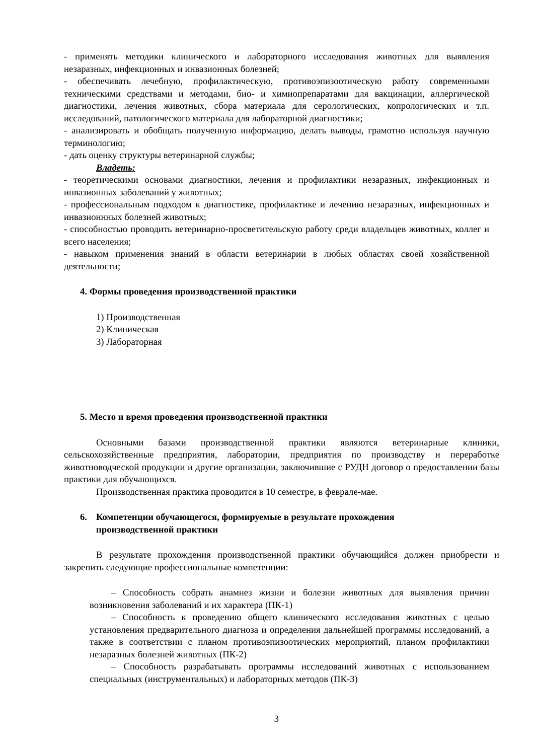- применять методики клинического и лабораторного исследования животных для выявления незаразных, инфекционных и инвазионных болезней;
- обеспечивать лечебную, профилактическую, противоэпизоотическую работу современными техническими средствами и методами, био- и химиопрепаратами для вакцинации, аллергической диагностики, лечения животных, сбора материала для серологических, копрологических и т.п. исследований, патологического материала для лабораторной диагностики;
- анализировать и обобщать полученную информацию, делать выводы, грамотно используя научную терминологию;
- дать оценку структуры ветеринарной службы;
Владеть:
- теоретическими основами диагностики, лечения и профилактики незаразных, инфекционных и инвазионных заболеваний у животных;
- профессиональным подходом к диагностике, профилактике и лечению незаразных, инфекционных и инвазионнных болезней животных;
- способностью проводить ветеринарно-просветительскую работу среди владельцев животных, коллег и всего населения;
- навыком применения знаний в области ветеринарии в любых областях своей хозяйственной деятельности;
4. Формы проведения производственной практики
1) Производственная
2) Клиническая
3) Лабораторная
5. Место и время проведения производственной практики
Основными базами производственной практики являются ветеринарные клиники, сельскохозяйственные предприятия, лаборатории, предприятия по производству и переработке животноводческой продукции и другие организации, заключившие с РУДН договор о предоставлении базы практики для обучающихся.
Производственная практика проводится в 10 семестре, в феврале-мае.
6. Компетенции обучающегося, формируемые в результате прохождения
производственной практики
В результате прохождения производственной практики обучающийся должен приобрести и закрепить следующие профессиональные компетенции:
– Способность собрать анамнез жизни и болезни животных для выявления причин возникновения заболеваний и их характера (ПК-1)
– Способность к проведению общего клинического исследования животных с целью установления предварительного диагноза и определения дальнейшей программы исследований, а также в соответствии с планом противоэпизоотических мероприятий, планом профилактики незаразных болезней животных (ПК-2)
– Способность разрабатывать программы исследований животных с использованием специальных (инструментальных) и лабораторных методов (ПК-3)
3